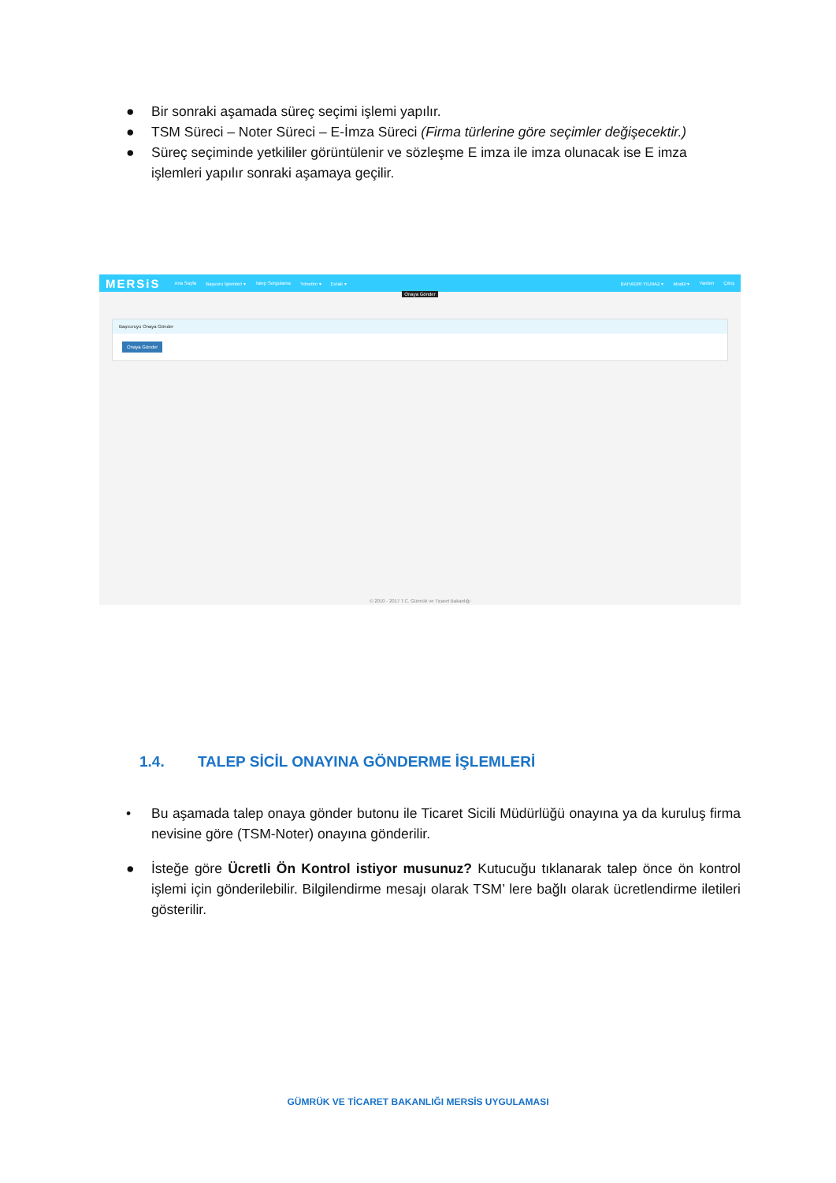● Bir sonraki aşamada süreç seçimi işlemi yapılır.
● TSM Süreci – Noter Süreci – E-İmza Süreci (Firma türlerine göre seçimler değişecektir.)
● Süreç seçiminde yetkililer görüntülenir ve sözleşme E imza ile imza olunacak ise E imza işlemleri yapılır sonraki aşamaya geçilir.
MERSiS Ana Sayfa Başvuru İşlemleri ▾ Talep Sorgulama Yönetim ▾ Evrak ▾ BAHADIR YILMAZ ▾ Modül ▾ Yardım Çıkış
Onaya Gönder
Başvuruyu Onaya Gönder
Onaya Gönder
© 2010 - 2017 T.C. Gümrük ve Ticaret Bakanlığı
1.4. TALEP SİCİL ONAYINA GÖNDERME İŞLEMLERİ
• Bu aşamada talep onaya gönder butonu ile Ticaret Sicili Müdürlüğü onayına ya da kuruluş firma nevisine göre (TSM-Noter) onayına gönderilir.
● İsteğe göre Ücretli Ön Kontrol istiyor musunuz? Kutucuğu tıklanarak talep önce ön kontrol işlemi için gönderilebilir. Bilgilendirme mesajı olarak TSM’ lere bağlı olarak ücretlendirme iletileri gösterilir.
GÜMRÜK VE TİCARET BAKANLIĞI MERSİS UYGULAMASI